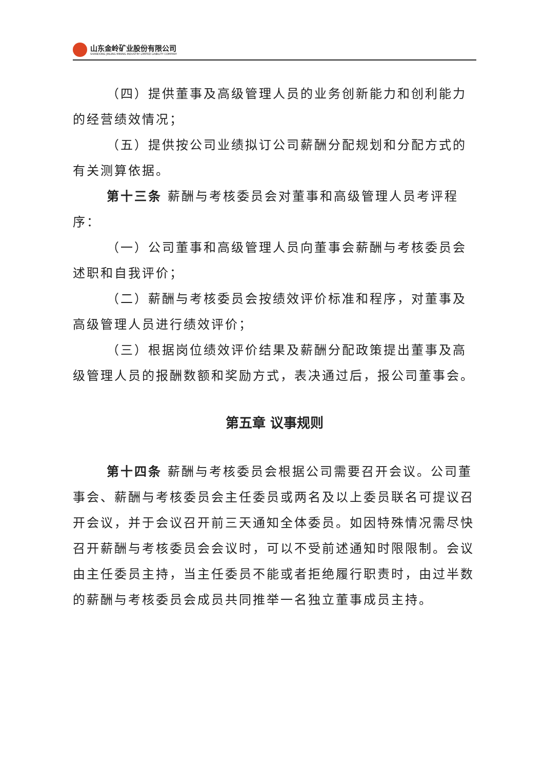山东金岭矿业股份有限公司
SHANDONG JINLING MINING INDUSTRY LIMITED LIABILITY COMPANY
（四）提供董事及高级管理人员的业务创新能力和创利能力的经营绩效情况；
（五）提供按公司业绩拟订公司薪酬分配规划和分配方式的有关测算依据。
第十三条 薪酬与考核委员会对董事和高级管理人员考评程序：
（一）公司董事和高级管理人员向董事会薪酬与考核委员会述职和自我评价；
（二）薪酬与考核委员会按绩效评价标准和程序，对董事及高级管理人员进行绩效评价；
（三）根据岗位绩效评价结果及薪酬分配政策提出董事及高级管理人员的报酬数额和奖励方式，表决通过后，报公司董事会。
第五章 议事规则
第十四条 薪酬与考核委员会根据公司需要召开会议。公司董事会、薪酬与考核委员会主任委员或两名及以上委员联名可提议召开会议，并于会议召开前三天通知全体委员。如因特殊情况需尽快召开薪酬与考核委员会会议时，可以不受前述通知时限限制。会议由主任委员主持，当主任委员不能或者拒绝履行职责时，由过半数的薪酬与考核委员会成员共同推举一名独立董事成员主持。